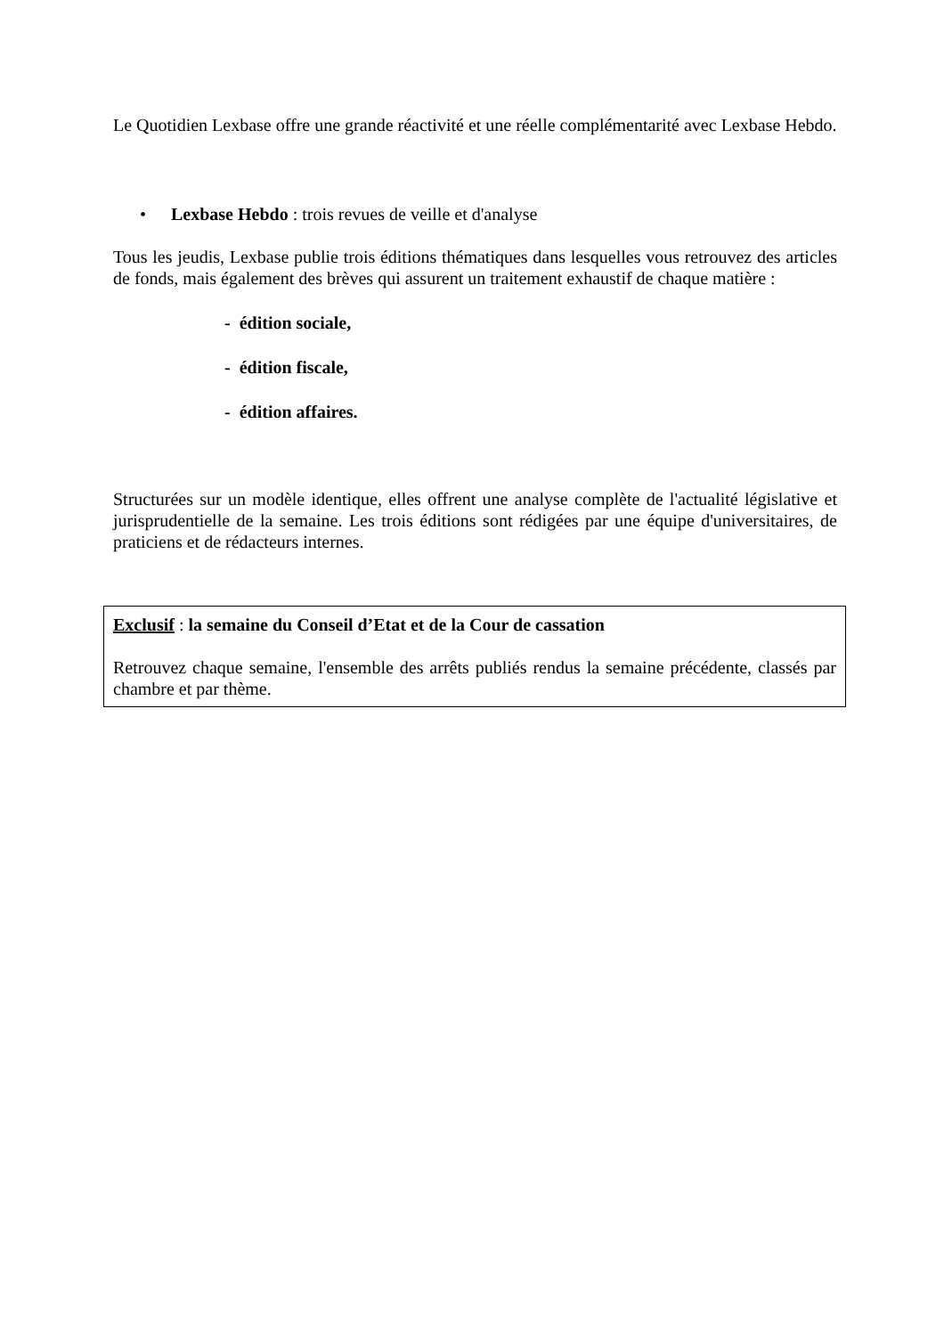Le Quotidien Lexbase offre une grande réactivité et une réelle complémentarité avec Lexbase Hebdo.
• Lexbase Hebdo : trois revues de veille et d'analyse
Tous les jeudis, Lexbase publie trois éditions thématiques dans lesquelles vous retrouvez des articles de fonds, mais également des brèves qui assurent un traitement exhaustif de chaque matière :
- édition sociale,
- édition fiscale,
- édition affaires.
Structurées sur un modèle identique, elles offrent une analyse complète de l'actualité législative et jurisprudentielle de la semaine. Les trois éditions sont rédigées par une équipe d'universitaires, de praticiens et de rédacteurs internes.
Exclusif : la semaine du Conseil d’Etat et de la Cour de cassation
Retrouvez chaque semaine, l'ensemble des arrêts publiés rendus la semaine précédente, classés par chambre et par thème.